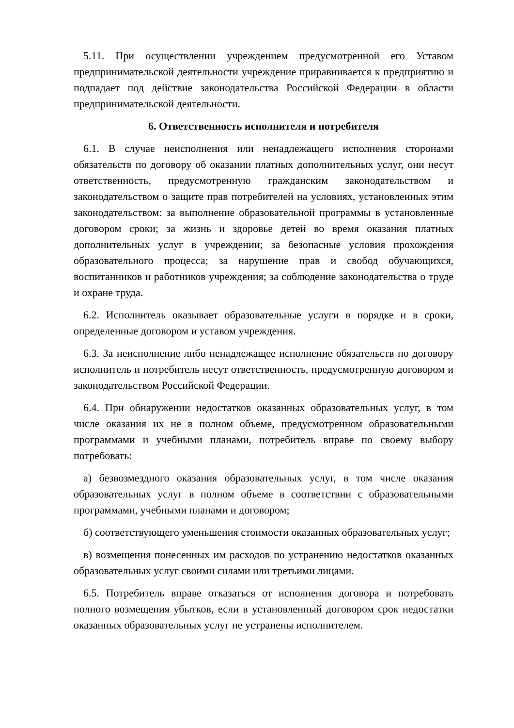5.11. При осуществлении учреждением предусмотренной его Уставом предпринимательской деятельности учреждение приравнивается к предприятию и подпадает под действие законодательства Российской Федерации в области предпринимательской деятельности.
6. Ответственность исполнителя и потребителя
6.1. В случае неисполнения или ненадлежащего исполнения сторонами обязательств по договору об оказании платных дополнительных услуг, они несут ответственность, предусмотренную гражданским законодательством и законодательством о защите прав потребителей на условиях, установленных этим законодательством: за выполнение образовательной программы в установленные договором сроки; за жизнь и здоровье детей во время оказания платных дополнительных услуг в учреждении; за безопасные условия прохождения образовательного процесса; за нарушение прав и свобод обучающихся, воспитанников и работников учреждения; за соблюдение законодательства о труде и охране труда.
6.2. Исполнитель оказывает образовательные услуги в порядке и в сроки, определенные договором и уставом учреждения.
6.3. За неисполнение либо ненадлежащее исполнение обязательств по договору исполнитель и потребитель несут ответственность, предусмотренную договором и законодательством Российской Федерации.
6.4. При обнаружении недостатков оказанных образовательных услуг, в том числе оказания их не в полном объеме, предусмотренном образовательными программами и учебными планами, потребитель вправе по своему выбору потребовать:
а) безвозмездного оказания образовательных услуг, в том числе оказания образовательных услуг в полном объеме в соответствии с образовательными программами, учебными планами и договором;
б) соответствующего уменьшения стоимости оказанных образовательных услуг;
в) возмещения понесенных им расходов по устранению недостатков оказанных образовательных услуг своими силами или третьими лицами.
6.5. Потребитель вправе отказаться от исполнения договора и потребовать полного возмещения убытков, если в установленный договором срок недостатки оказанных образовательных услуг не устранены исполнителем.